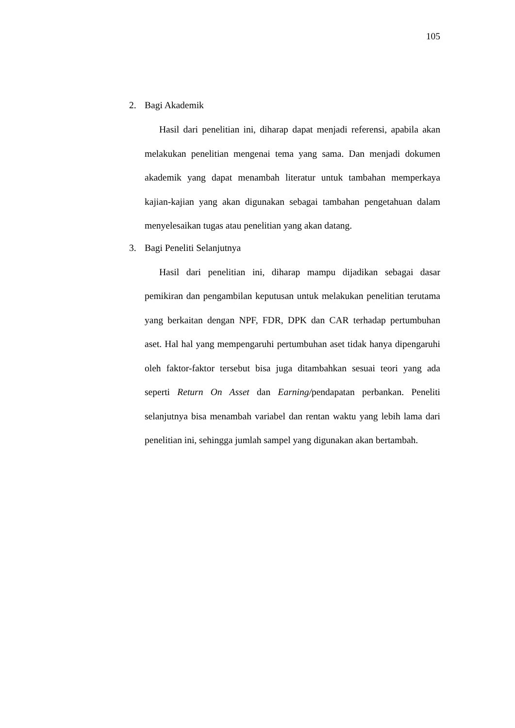105
2. Bagi Akademik
Hasil dari penelitian ini, diharap dapat menjadi referensi, apabila akan melakukan penelitian mengenai tema yang sama. Dan menjadi dokumen akademik yang dapat menambah literatur untuk tambahan memperkaya kajian-kajian yang akan digunakan sebagai tambahan pengetahuan dalam menyelesaikan tugas atau penelitian yang akan datang.
3. Bagi Peneliti Selanjutnya
Hasil dari penelitian ini, diharap mampu dijadikan sebagai dasar pemikiran dan pengambilan keputusan untuk melakukan penelitian terutama yang berkaitan dengan NPF, FDR, DPK dan CAR terhadap pertumbuhan aset. Hal hal yang mempengaruhi pertumbuhan aset tidak hanya dipengaruhi oleh faktor-faktor tersebut bisa juga ditambahkan sesuai teori yang ada seperti Return On Asset dan Earning/pendapatan perbankan. Peneliti selanjutnya bisa menambah variabel dan rentan waktu yang lebih lama dari penelitian ini, sehingga jumlah sampel yang digunakan akan bertambah.